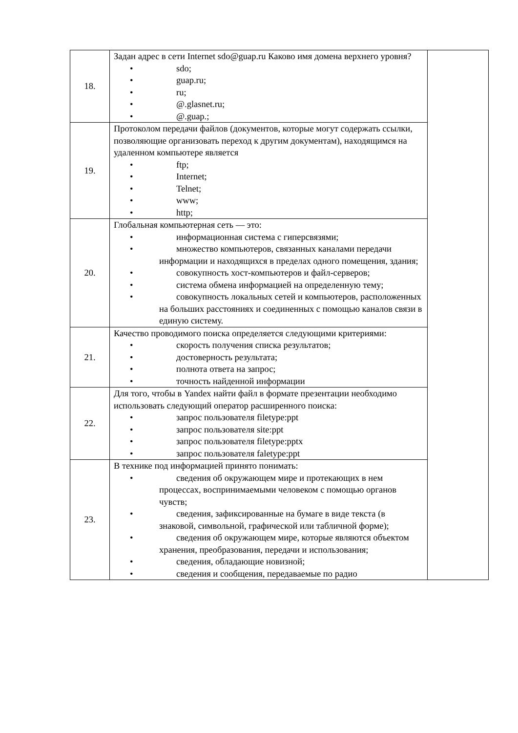| 18. | Задан адрес в сети Internet sdo@guap.ru Каково имя домена верхнего уровня? • sdo; • guap.ru; • ru; • @.glasnet.ru; • @.guap.; | |
| 19. | Протоколом передачи файлов (документов, которые могут содержать ссылки, позволяющие организовать переход к другим документам), находящимся на удаленном компьютере является • ftp; • Internet; • Telnet; • www; • http; | |
| 20. | Глобальная компьютерная сеть — это: • информационная система с гиперсвязями; • множество компьютеров, связанных каналами передачи информации и находящихся в пределах одного помещения, здания; • совокупность хост-компьютеров и файл-серверов; • система обмена информацией на определенную тему; • совокупность локальных сетей и компьютеров, расположенных на больших расстояниях и соединенных с помощью каналов связи в единую систему. | |
| 21. | Качество проводимого поиска определяется следующими критериями: • скорость получения списка результатов; • достоверность результата; • полнота ответа на запрос; • точность найденной информации | |
| 22. | Для того, чтобы в Yandex найти файл в формате презентации необходимо использовать следующий оператор расширенного поиска: • запрос пользователя filetype:ppt • запрос пользователя site:ppt • запрос пользователя filetype:pptx • запрос пользователя faletype:ppt | |
| 23. | В технике под информацией принято понимать: • сведения об окружающем мире и протекающих в нем процессах, воспринимаемыми человеком с помощью органов чувств; • сведения, зафиксированные на бумаге в виде текста (в знаковой, символьной, графической или табличной форме); • сведения об окружающем мире, которые являются объектом хранения, преобразования, передачи и использования; • сведения, обладающие новизной; • сведения и сообщения, передаваемые по радио | |